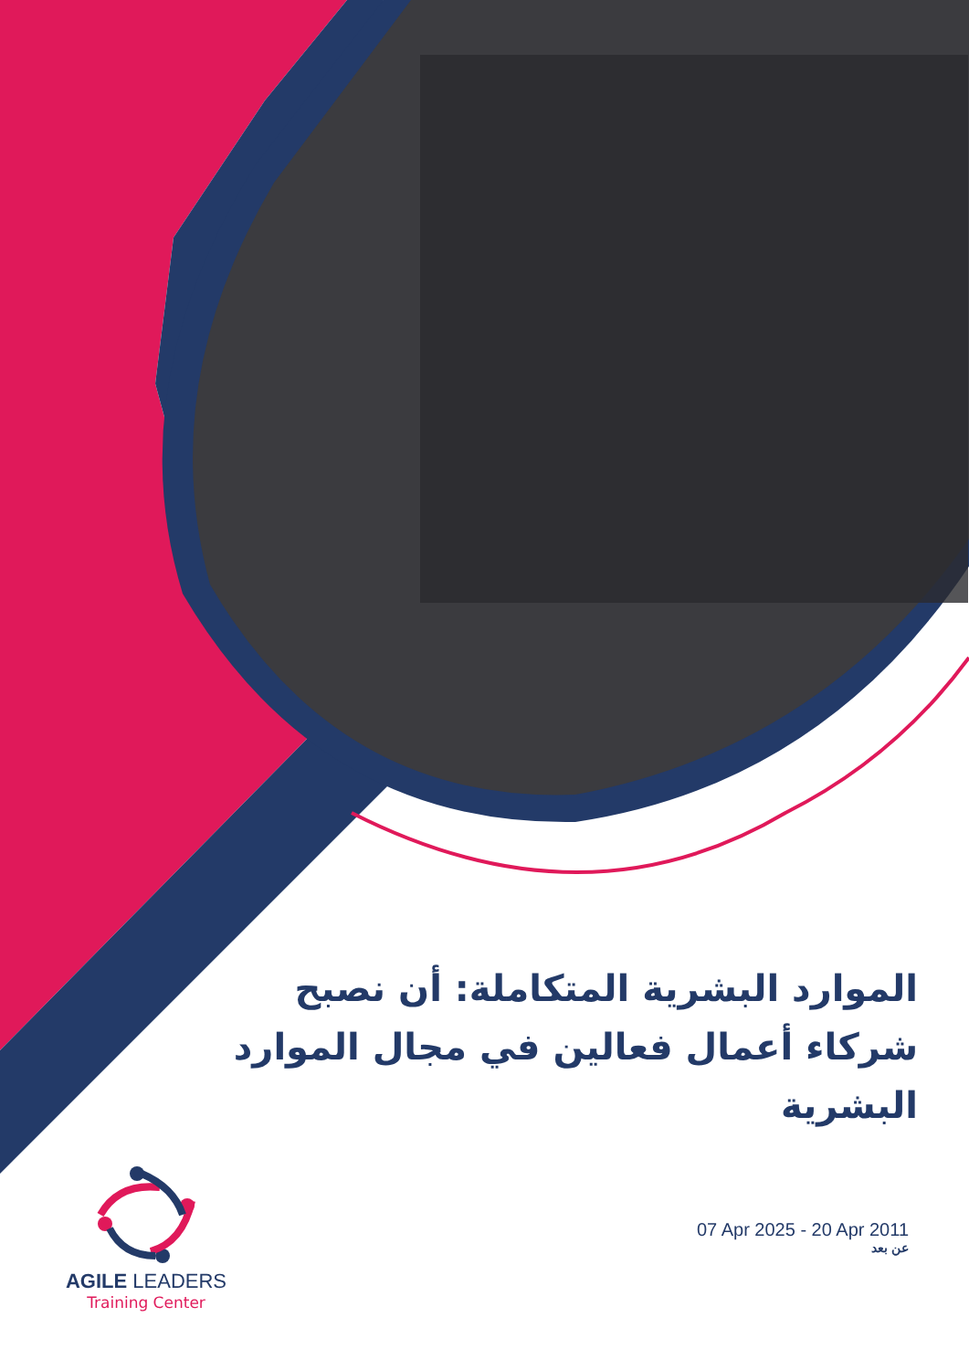الموارد البشرية المتكاملة: أن نصبح شركاء أعمال فعالين في مجال الموارد البشرية
AGILE LEADERS
Training Center
07 Apr 2025 - 20 Apr 2011
عن بعد